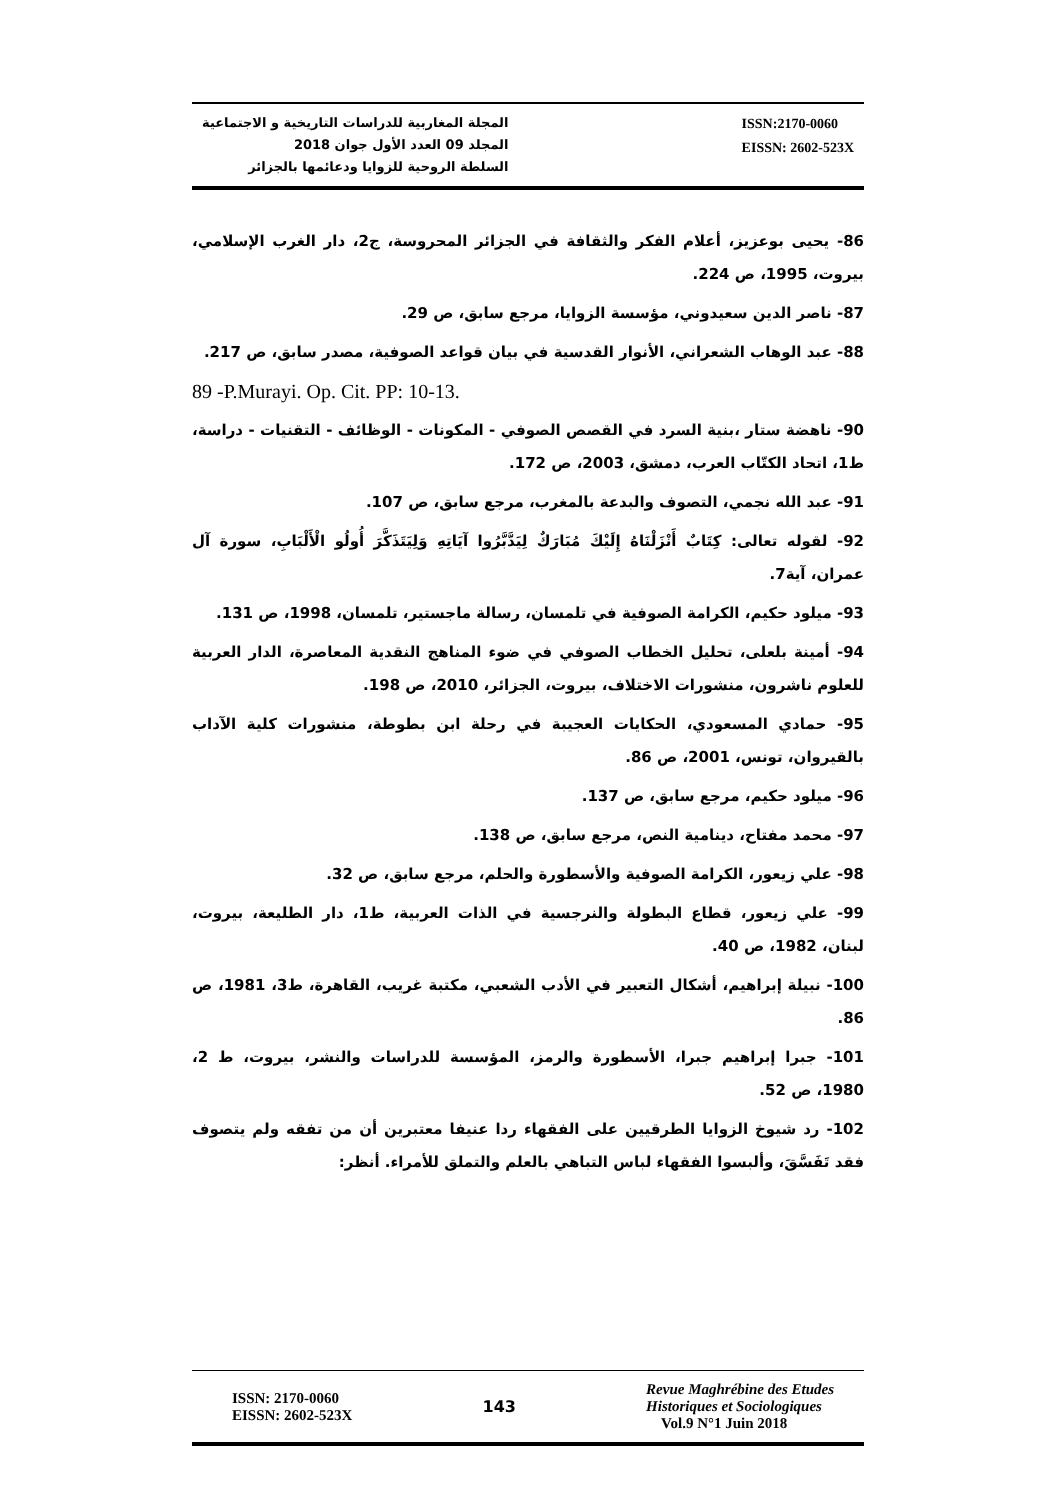المجلة المغاربية للدراسات التاريخية و الاجتماعية
المجلد 09 العدد الأول جوان 2018
السلطة الروحية للزوايا ودعائمها بالجزائر
ISSN:2170-0060
EISSN: 2602-523X
86- يحيى بوعزيز، أعلام الفكر والثقافة في الجزائر المحروسة، ج2، دار الغرب الإسلامي، بيروت، 1995، ص 224.
87- ناصر الدين سعيدوني، مؤسسة الزوايا، مرجع سابق، ص 29.
88- عبد الوهاب الشعراني، الأنوار القدسية في بيان قواعد الصوفية، مصدر سابق، ص 217.
89 -P.Murayi. Op. Cit. PP: 10-13.
90- ناهضة ستار ،بنية السرد في القصص الصوفي - المكونات - الوظائف - التقنيات - دراسة، ط1، اتحاد الكتّاب العرب، دمشق، 2003، ص 172.
91- عبد الله نجمي، التصوف والبدعة بالمغرب، مرجع سابق، ص 107.
92- لقوله تعالى: كِتَابٌ أَنْزَلْنَاهُ إِلَيْكَ مُبَارَكٌ لِيَدَّبَّرُوا آيَاتِهِ وَلِيَتَذَكَّرَ أُولُو الْأَلْبَابِ، سورة آل عمران، آية7.
93- ميلود حكيم، الكرامة الصوفية في تلمسان، رسالة ماجستير، تلمسان، 1998، ص 131.
94- أمينة بلعلى، تحليل الخطاب الصوفي في ضوء المناهج النقدية المعاصرة، الدار العربية للعلوم ناشرون، منشورات الاختلاف، بيروت، الجزائر، 2010، ص 198.
95- حمادي المسعودي، الحكايات العجيبة في رحلة ابن بطوطة، منشورات كلية الآداب بالقيروان، تونس، 2001، ص 86.
96- ميلود حكيم، مرجع سابق، ص 137.
97- محمد مفتاح، دينامية النص، مرجع سابق، ص 138.
98- علي زيعور، الكرامة الصوفية والأسطورة والحلم، مرجع سابق، ص 32.
99- علي زيعور، قطاع البطولة والنرجسية في الذات العربية، ط1، دار الطليعة، بيروت، لبنان، 1982، ص 40.
100- نبيلة إبراهيم، أشكال التعبير في الأدب الشعبي، مكتبة غريب، القاهرة، ط3، 1981، ص 86.
101- جبرا إبراهيم جبرا، الأسطورة والرمز، المؤسسة للدراسات والنشر، بيروت، ط 2، 1980، ص 52.
102- رد شيوخ الزوايا الطرقيين على الفقهاء ردا عنيفا معتبرين أن من تفقه ولم يتصوف فقد تَفَسَّقَ، وألبسوا الفقهاء لباس التباهي بالعلم والتملق للأمراء. أنظر:
ISSN: 2170-0060
EISSN: 2602-523X
143
Revue Maghrébine des Etudes
Historiques et Sociologiques
Vol.9 N°1 Juin 2018